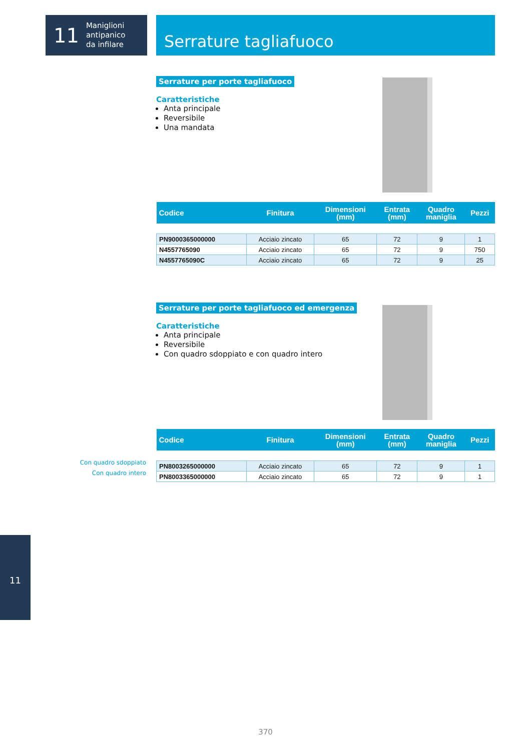11
Maniglioni
antipanico
da infilare
Serrature tagliafuoco
Serrature per porte tagliafuoco
Caratteristiche
Anta principale
Reversibile
Una mandata
| Codice | Finitura | Dimensioni (mm) | Entrata (mm) | Quadro maniglia | Pezzi |
| --- | --- | --- | --- | --- | --- |
| PN9000365000000 | Acciaio zincato | 65 | 72 | 9 | 1 |
| N4557765090 | Acciaio zincato | 65 | 72 | 9 | 750 |
| N4557765090C | Acciaio zincato | 65 | 72 | 9 | 25 |
Serrature per porte tagliafuoco ed emergenza
Caratteristiche
Anta principale
Reversibile
Con quadro sdoppiato e con quadro intero
Con quadro sdoppiato
Con quadro intero
| Codice | Finitura | Dimensioni (mm) | Entrata (mm) | Quadro maniglia | Pezzi |
| --- | --- | --- | --- | --- | --- |
| PN8003265000000 | Acciaio zincato | 65 | 72 | 9 | 1 |
| PN8003365000000 | Acciaio zincato | 65 | 72 | 9 | 1 |
11
370